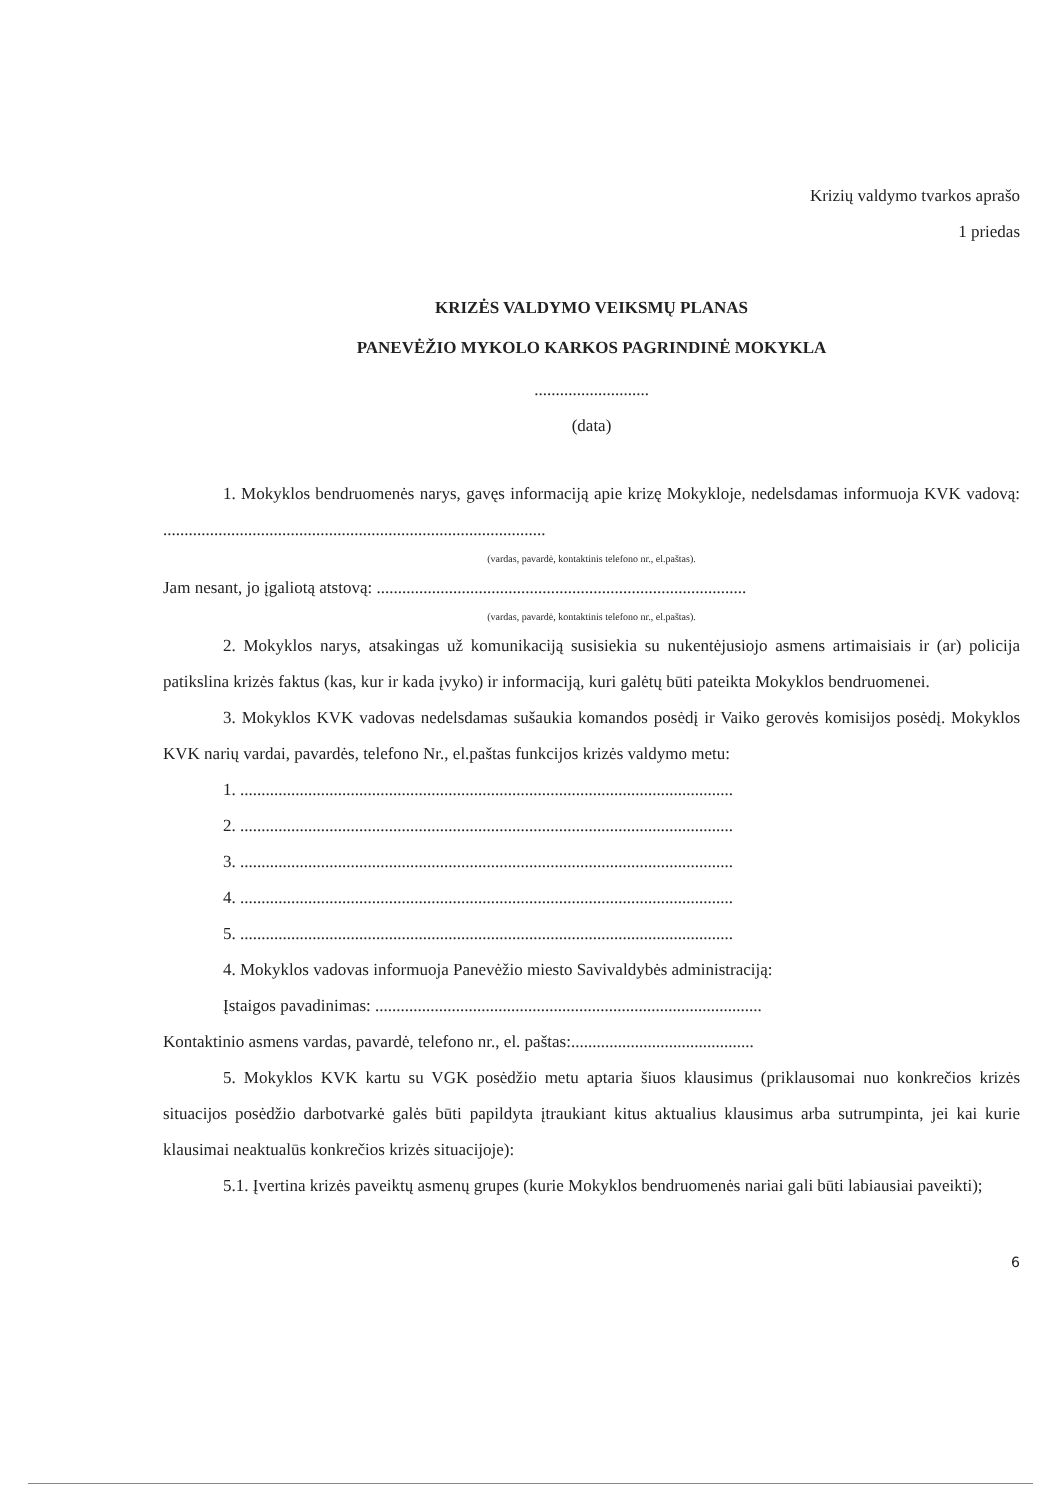Krizių valdymo tvarkos aprašo
1 priedas
KRIZĖS VALDYMO VEIKSMŲ PLANAS
PANEVĖŽIO MYKOLO KARKOS PAGRINDINĖ MOKYKLA
...........................
(data)
1. Mokyklos bendruomenės narys, gavęs informaciją apie krizę Mokykloje, nedelsdamas informuoja KVK vadovą: ..........................................................................................
(vardas, pavardė, kontaktinis telefono nr., el.paštas).
Jam nesant, jo įgaliotą atstovą: .......................................................................................
(vardas, pavardė, kontaktinis telefono nr., el.paštas).
2. Mokyklos narys, atsakingas už komunikaciją susisiekia su nukentėjusiojo asmens artimaisiais ir (ar) policija patikslina krizės faktus (kas, kur ir kada įvyko) ir informaciją, kuri galėtų būti pateikta Mokyklos bendruomenei.
3. Mokyklos KVK vadovas nedelsdamas sušaukia komandos posėdį ir Vaiko gerovės komisijos posėdį. Mokyklos KVK narių vardai, pavardės, telefono Nr., el.paštas funkcijos krizės valdymo metu:
1. ....................................................................................................................
2. ....................................................................................................................
3. ....................................................................................................................
4. ....................................................................................................................
5. ....................................................................................................................
4. Mokyklos vadovas informuoja Panevėžio miesto Savivaldybės administraciją:
Įstaigos pavadinimas: ...........................................................................................
Kontaktinio asmens vardas, pavardė, telefono nr., el. paštas:...........................................
5. Mokyklos KVK kartu su VGK posėdžio metu aptaria šiuos klausimus (priklausomai nuo konkrečios krizės situacijos posėdžio darbotvarkė galės būti papildyta įtraukiant kitus aktualius klausimus arba sutrumpinta, jei kai kurie klausimai neaktualūs konkrečios krizės situacijoje):
5.1. Įvertina krizės paveiktų asmenų grupes (kurie Mokyklos bendruomenės nariai gali būti labiausiai paveikti);
6